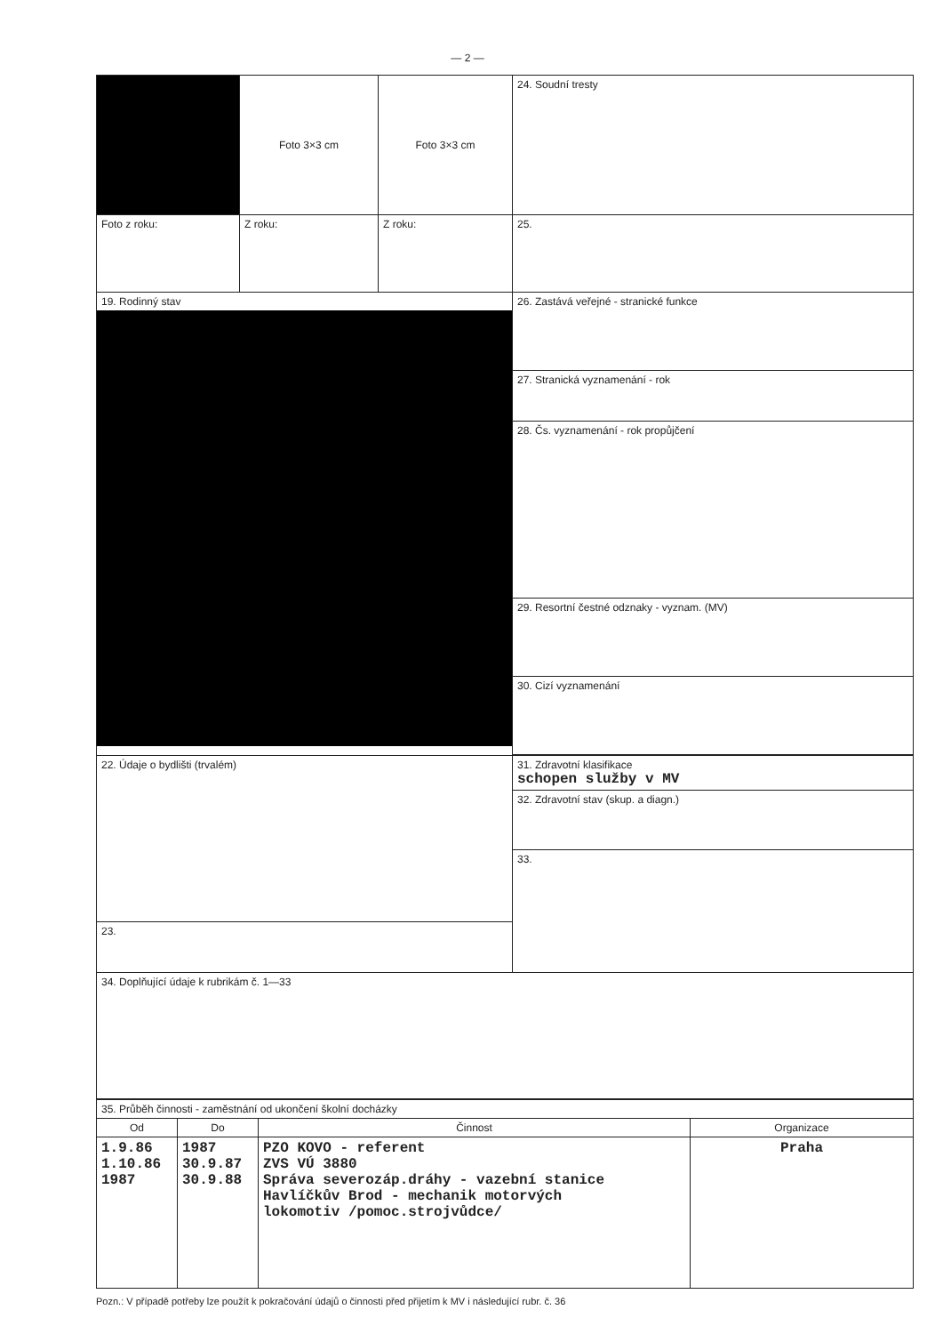— 2 —
| | Foto 3×3 cm | Foto 3×3 cm | 24. Soudní tresty |
| Foto z roku: | Z roku: | Z roku: | 25. |
| 19. Rodinný stav | | | 26. Zastává veřejné - stranické funkce |
| | | | 27. Stranická vyznamenání - rok |
| | | | 28. Čs. vyznamenání - rok propůjčení |
| | | | 29. Resortní čestné odznaky - vyznam. (MV) |
| | | | 30. Cizí vyznamenání |
| 22. Údaje o bydlišti (trvalém) | | | 31. Zdravotní klasifikace schopen služby v MV |
| | | | 32. Zdravotní stav (skup. a diagn.) |
| | | | 33. |
| 23. | | | |
| 34. Doplňující údaje k rubrikám č. 1—33 | | | |
| 35. Průběh činnosti - zaměstnání od ukončení školní docházky | | | |
| Od | Do | Činnost | Organizace |
| 1.9.86 1.10.86 1987 | 1987 30.9.87 30.9.88 | PZO KOVO - referent ZVS VÚ 3880 Správa severozáp.dráhy - vazební stanice Havlíčkův Brod - mechanik motorvých lokomotiv /pomoc.strojvůdce/ | Praha |
Pozn.: V případě potřeby lze použít k pokračování údajů o činnosti před přijetím k MV i následující rubr. č. 36